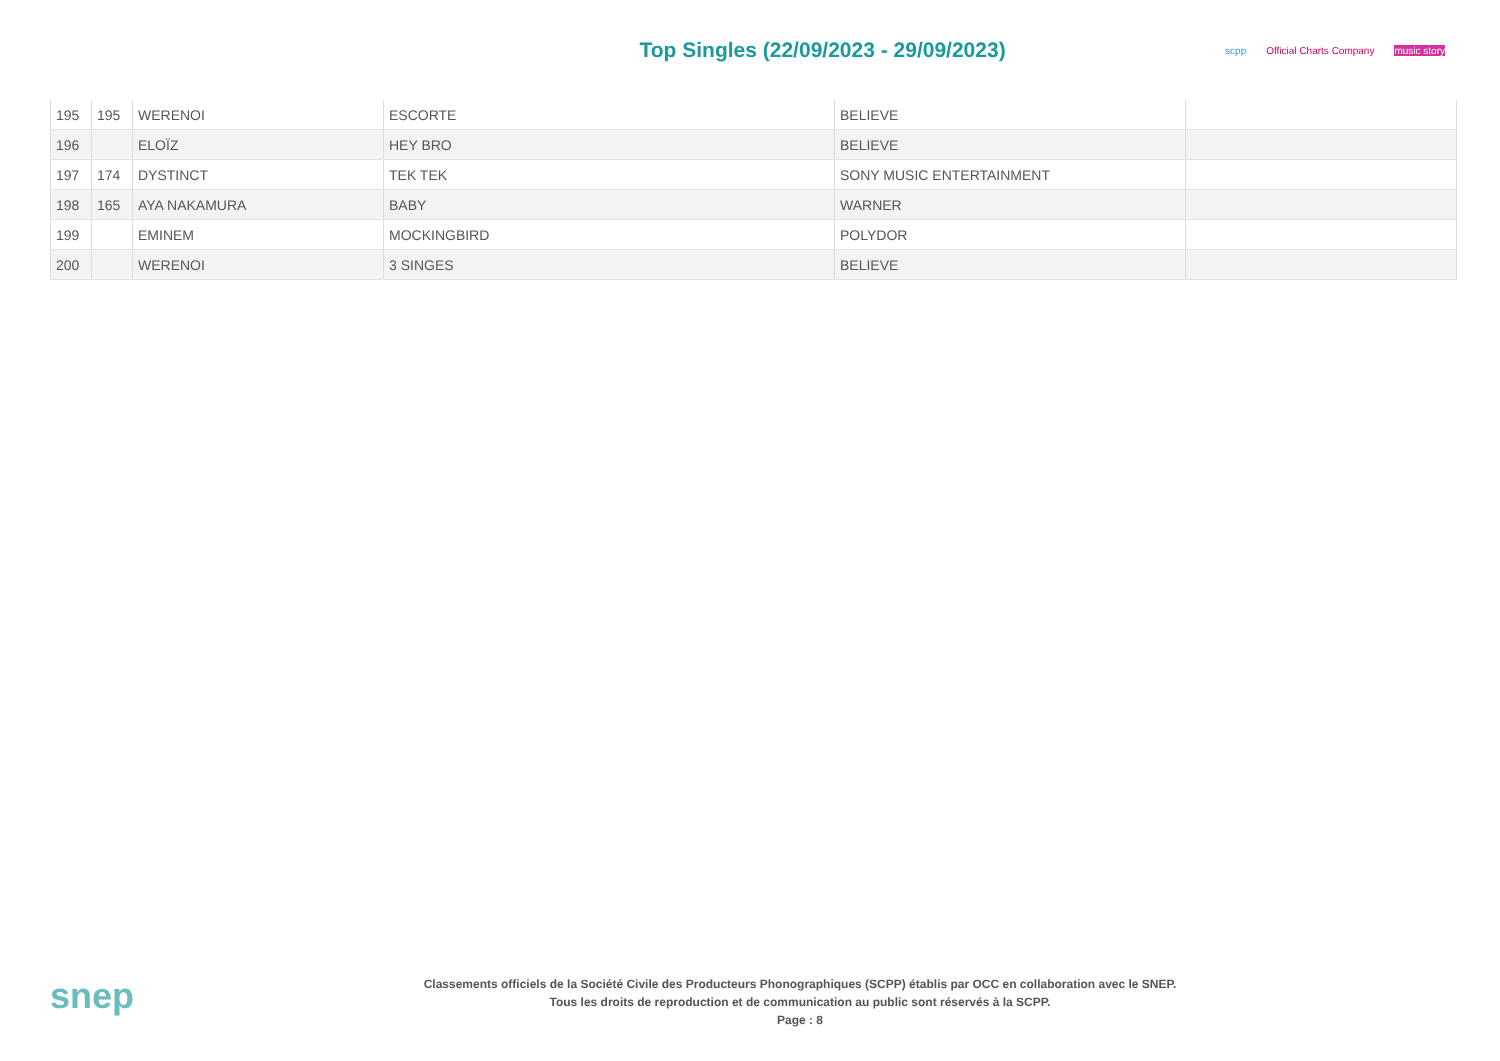Top Singles (22/09/2023 - 29/09/2023)
scpp Official Charts Company music story
| 195 | 195 | WERENOI | ESCORTE | BELIEVE | |
| 196 | | ELOÏZ | HEY BRO | BELIEVE | |
| 197 | 174 | DYSTINCT | TEK TEK | SONY MUSIC ENTERTAINMENT | |
| 198 | 165 | AYA NAKAMURA | BABY | WARNER | |
| 199 | | EMINEM | MOCKINGBIRD | POLYDOR | |
| 200 | | WERENOI | 3 SINGES | BELIEVE | |
snep
Classements officiels de la Société Civile des Producteurs Phonographiques (SCPP) établis par OCC en collaboration avec le SNEP.
Tous les droits de reproduction et de communication au public sont réservés à la SCPP.
Page : 8